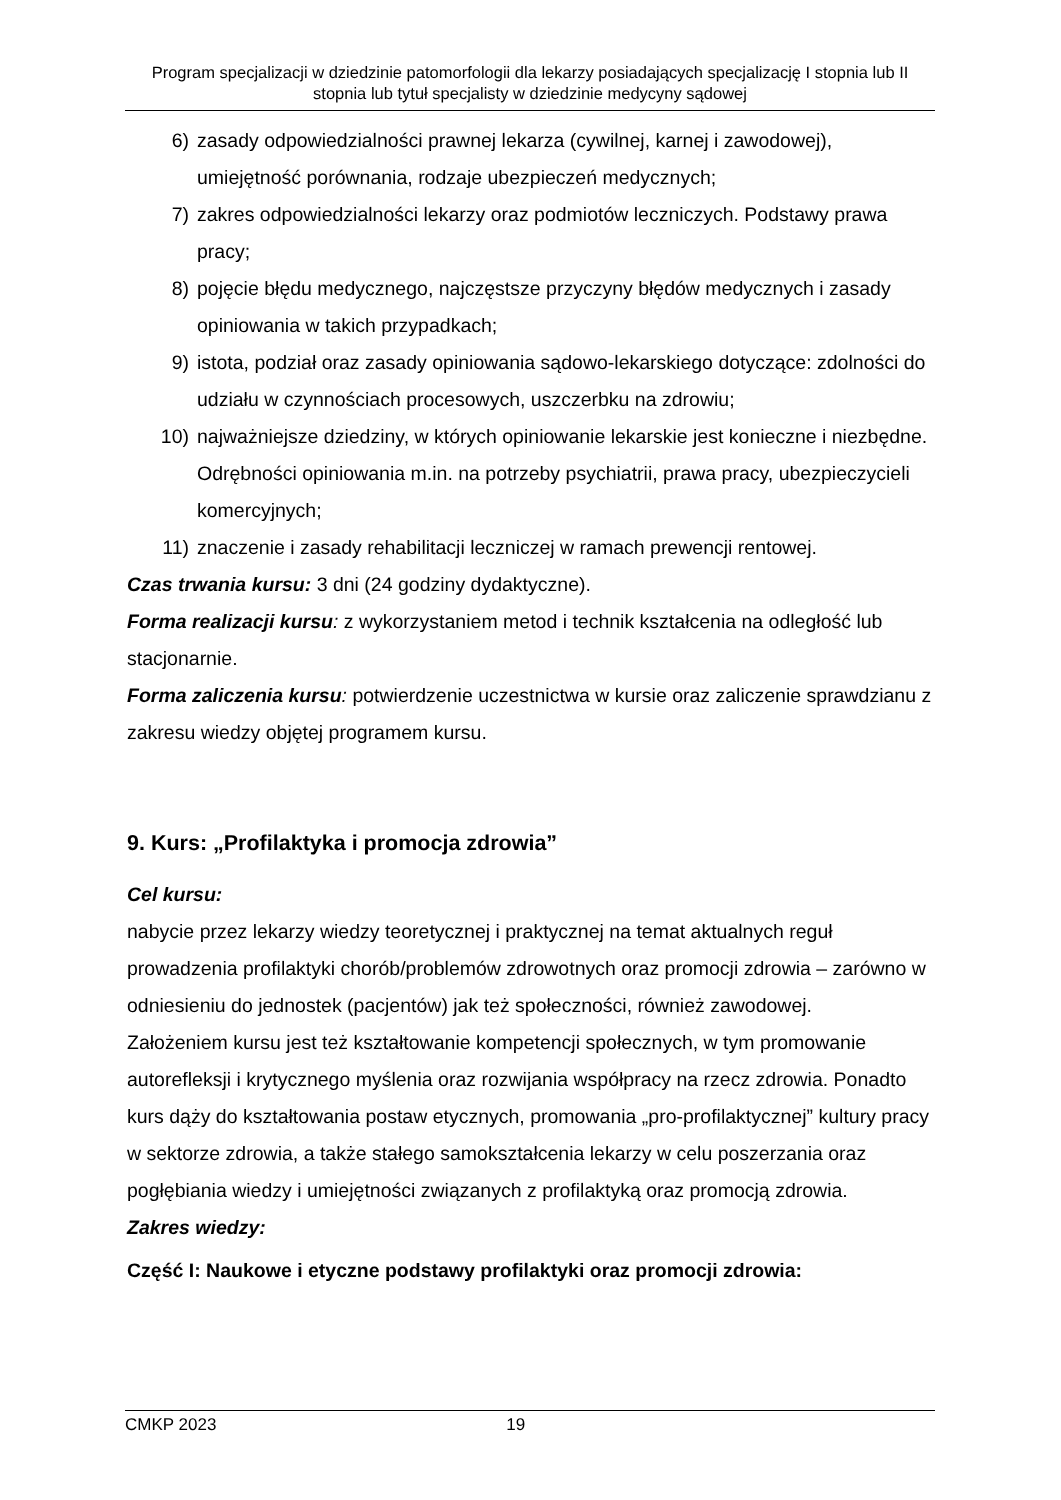Program specjalizacji w dziedzinie patomorfologii dla lekarzy posiadających specjalizację I stopnia lub II stopnia lub tytuł specjalisty w dziedzinie medycyny sądowej
6) zasady odpowiedzialności prawnej lekarza (cywilnej, karnej i zawodowej), umiejętność porównania, rodzaje ubezpieczeń medycznych;
7) zakres odpowiedzialności lekarzy oraz podmiotów leczniczych. Podstawy prawa pracy;
8) pojęcie błędu medycznego, najczęstsze przyczyny błędów medycznych i zasady opiniowania w takich przypadkach;
9) istota, podział oraz zasady opiniowania sądowo-lekarskiego dotyczące: zdolności do udziału w czynnościach procesowych, uszczerbku na zdrowiu;
10) najważniejsze dziedziny, w których opiniowanie lekarskie jest konieczne i niezbędne. Odrębności opiniowania m.in. na potrzeby psychiatrii, prawa pracy, ubezpieczycieli komercyjnych;
11) znaczenie i zasady rehabilitacji leczniczej w ramach prewencji rentowej.
Czas trwania kursu: 3 dni (24 godziny dydaktyczne).
Forma realizacji kursu: z wykorzystaniem metod i technik kształcenia na odległość lub stacjonarnie.
Forma zaliczenia kursu: potwierdzenie uczestnictwa w kursie oraz zaliczenie sprawdzianu z zakresu wiedzy objętej programem kursu.
9. Kurs: „Profilaktyka i promocja zdrowia”
Cel kursu:
nabycie przez lekarzy wiedzy teoretycznej i praktycznej na temat aktualnych reguł prowadzenia profilaktyki chorób/problemów zdrowotnych oraz promocji zdrowia – zarówno w odniesieniu do jednostek (pacjentów) jak też społeczności, również zawodowej.
Założeniem kursu jest też kształtowanie kompetencji społecznych, w tym promowanie autorefleksji i krytycznego myślenia oraz rozwijania współpracy na rzecz zdrowia. Ponadto kurs dąży do kształtowania postaw etycznych, promowania „pro-profilaktycznej” kultury pracy w sektorze zdrowia, a także stałego samokształcenia lekarzy w celu poszerzania oraz pogłębiania wiedzy i umiejętności związanych z profilaktyką oraz promocją zdrowia.
Zakres wiedzy:
Część I: Naukowe i etyczne podstawy profilaktyki oraz promocji zdrowia:
CMKP 2023 19